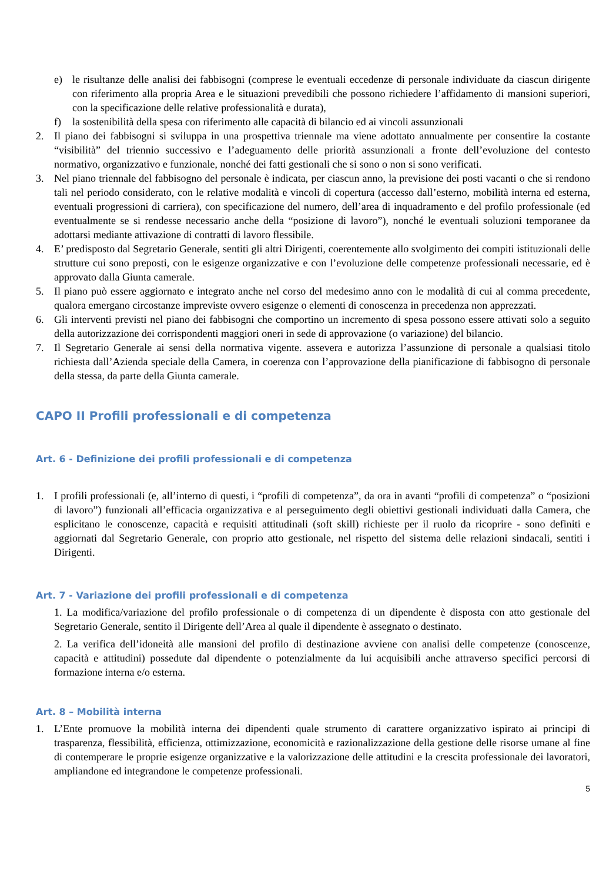e) le risultanze delle analisi dei fabbisogni (comprese le eventuali eccedenze di personale individuate da ciascun dirigente con riferimento alla propria Area e le situazioni prevedibili che possono richiedere l’affidamento di mansioni superiori, con la specificazione delle relative professionalità e durata),
f) la sostenibilità della spesa con riferimento alle capacità di bilancio ed ai vincoli assunzionali
2. Il piano dei fabbisogni si sviluppa in una prospettiva triennale ma viene adottato annualmente per consentire la costante “visibilità” del triennio successivo e l’adeguamento delle priorità assunzionali a fronte dell’evoluzione del contesto normativo, organizzativo e funzionale, nonché dei fatti gestionali che si sono o non si sono verificati.
3. Nel piano triennale del fabbisogno del personale è indicata, per ciascun anno, la previsione dei posti vacanti o che si rendono tali nel periodo considerato, con le relative modalità e vincoli di copertura (accesso dall’esterno, mobilità interna ed esterna, eventuali progressioni di carriera), con specificazione del numero, dell’area di inquadramento e del profilo professionale (ed eventualmente se si rendesse necessario anche della “posizione di lavoro”), nonché le eventuali soluzioni temporanee da adottarsi mediante attivazione di contratti di lavoro flessibile.
4. E’ predisposto dal Segretario Generale, sentiti gli altri Dirigenti, coerentemente allo svolgimento dei compiti istituzionali delle strutture cui sono preposti, con le esigenze organizzative e con l’evoluzione delle competenze professionali necessarie, ed è approvato dalla Giunta camerale.
5. Il piano può essere aggiornato e integrato anche nel corso del medesimo anno con le modalità di cui al comma precedente, qualora emergano circostanze impreviste ovvero esigenze o elementi di conoscenza in precedenza non apprezzati.
6. Gli interventi previsti nel piano dei fabbisogni che comportino un incremento di spesa possono essere attivati solo a seguito della autorizzazione dei corrispondenti maggiori oneri in sede di approvazione (o variazione) del bilancio.
7. Il Segretario Generale ai sensi della normativa vigente. assevera e autorizza l’assunzione di personale a qualsiasi titolo richiesta dall’Azienda speciale della Camera, in coerenza con l’approvazione della pianificazione di fabbisogno di personale della stessa, da parte della Giunta camerale.
CAPO II Profili professionali e di competenza
Art. 6 - Definizione dei profili professionali e di competenza
1. I profili professionali (e, all’interno di questi, i “profili di competenza”, da ora in avanti “profili di competenza” o “posizioni di lavoro”) funzionali all’efficacia organizzativa e al perseguimento degli obiettivi gestionali individuati dalla Camera, che esplicitano le conoscenze, capacità e requisiti attitudinali (soft skill) richieste per il ruolo da ricoprire - sono definiti e aggiornati dal Segretario Generale, con proprio atto gestionale, nel rispetto del sistema delle relazioni sindacali, sentiti i Dirigenti.
Art. 7 - Variazione dei profili professionali e di competenza
1. La modifica/variazione del profilo professionale o di competenza di un dipendente è disposta con atto gestionale del Segretario Generale, sentito il Dirigente dell’Area al quale il dipendente è assegnato o destinato.
2. La verifica dell’idoneità alle mansioni del profilo di destinazione avviene con analisi delle competenze (conoscenze, capacità e attitudini) possedute dal dipendente o potenzialmente da lui acquisibili anche attraverso specifici percorsi di formazione interna e/o esterna.
Art. 8 – Mobilità interna
1. L’Ente promuove la mobilità interna dei dipendenti quale strumento di carattere organizzativo ispirato ai principi di trasparenza, flessibilità, efficienza, ottimizzazione, economicità e razionalizzazione della gestione delle risorse umane al fine di contemperare le proprie esigenze organizzative e la valorizzazione delle attitudini e la crescita professionale dei lavoratori, ampliandone ed integrandone le competenze professionali.
5